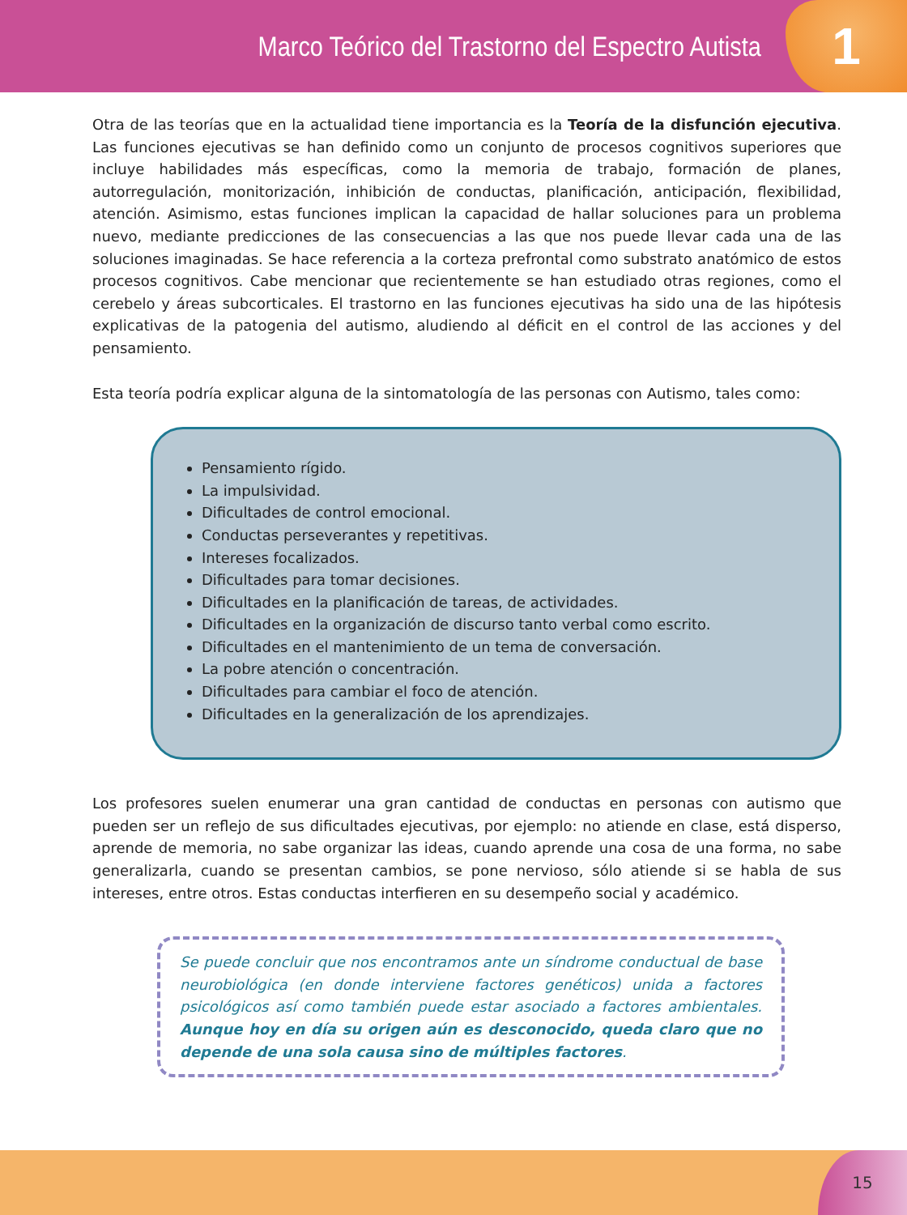Marco Teórico del Trastorno del Espectro Autista
1
Otra de las teorías que en la actualidad tiene importancia es la Teoría de la disfunción ejecutiva. Las funciones ejecutivas se han definido como un conjunto de procesos cognitivos superiores que incluye habilidades más específicas, como la memoria de trabajo, formación de planes, autorregulación, monitorización, inhibición de conductas, planificación, anticipación, flexibilidad, atención. Asimismo, estas funciones implican la capacidad de hallar soluciones para un problema nuevo, mediante predicciones de las consecuencias a las que nos puede llevar cada una de las soluciones imaginadas. Se hace referencia a la corteza prefrontal como substrato anatómico de estos procesos cognitivos. Cabe mencionar que recientemente se han estudiado otras regiones, como el cerebelo y áreas subcorticales. El trastorno en las funciones ejecutivas ha sido una de las hipótesis explicativas de la patogenia del autismo, aludiendo al déficit en el control de las acciones y del pensamiento.
Esta teoría podría explicar alguna de la sintomatología de las personas con Autismo, tales como:
Pensamiento rígido.
La impulsividad.
Dificultades de control emocional.
Conductas perseverantes y repetitivas.
Intereses focalizados.
Dificultades para tomar decisiones.
Dificultades en la planificación de tareas, de actividades.
Dificultades en la organización de discurso tanto verbal como escrito.
Dificultades en el mantenimiento de un tema de conversación.
La pobre atención o concentración.
Dificultades para cambiar el foco de atención.
Dificultades en la generalización de los aprendizajes.
Los profesores suelen enumerar una gran cantidad de conductas en personas con autismo que pueden ser un reflejo de sus dificultades ejecutivas, por ejemplo: no atiende en clase, está disperso, aprende de memoria, no sabe organizar las ideas, cuando aprende una cosa de una forma, no sabe generalizarla, cuando se presentan cambios, se pone nervioso, sólo atiende si se habla de sus intereses, entre otros. Estas conductas interfieren en su desempeño social y académico.
Se puede concluir que nos encontramos ante un síndrome conductual de base neurobiológica (en donde interviene factores genéticos) unida a factores psicológicos así como también puede estar asociado a factores ambientales. Aunque hoy en día su origen aún es desconocido, queda claro que no depende de una sola causa sino de múltiples factores.
15